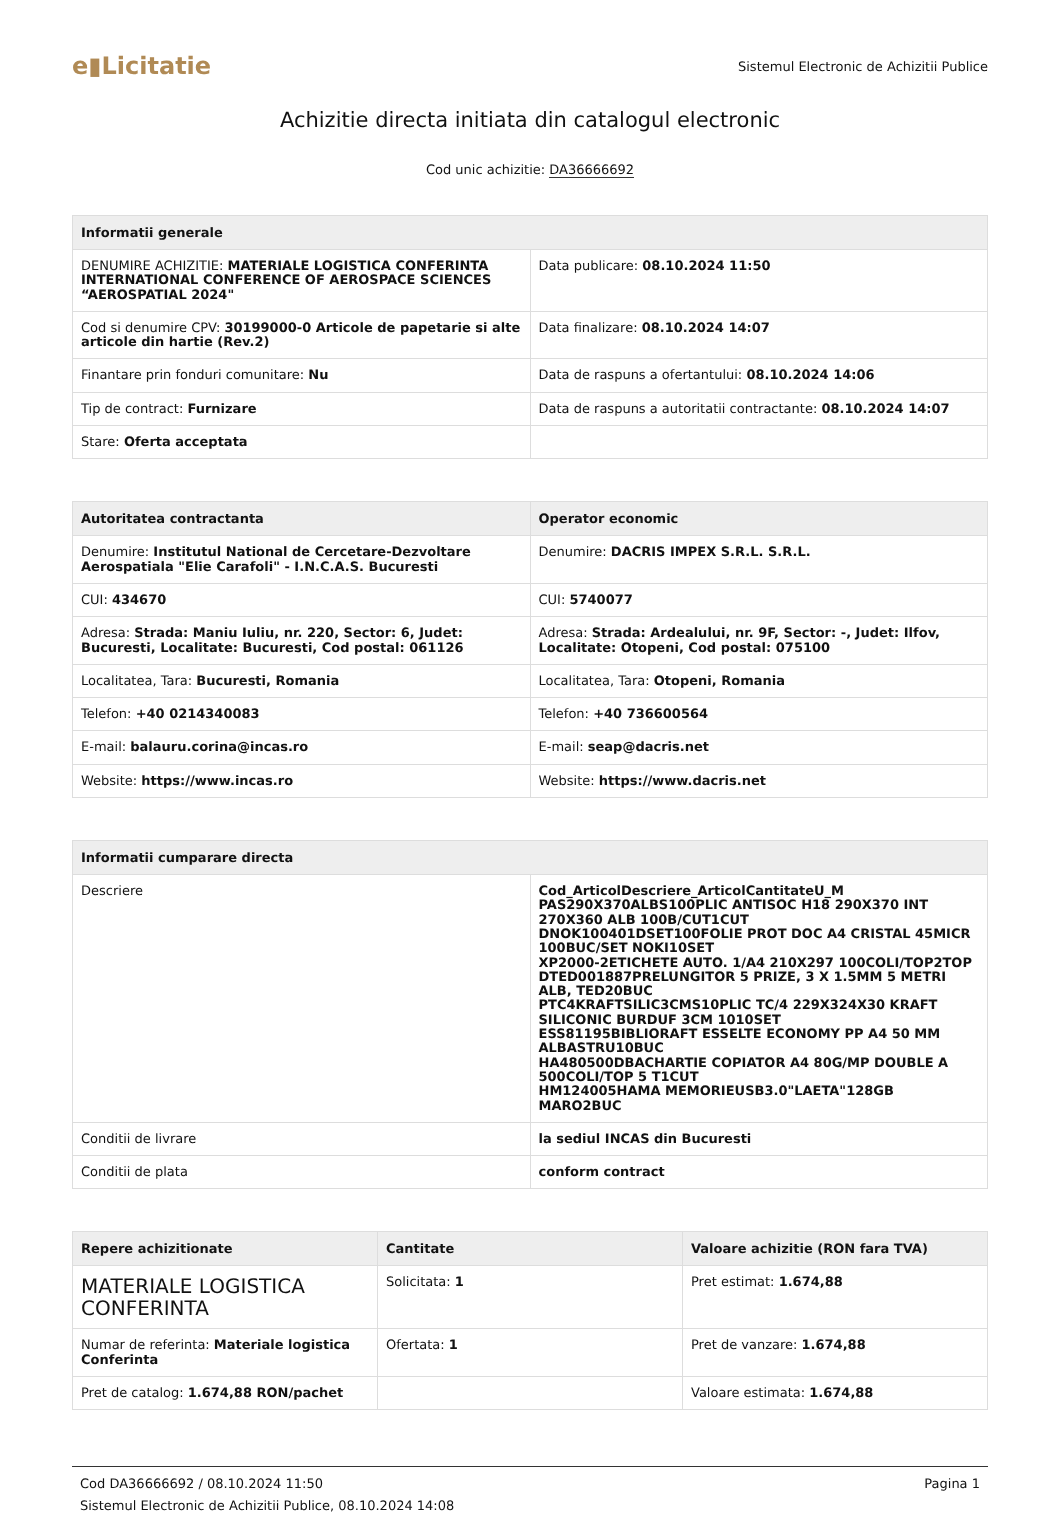e▮Licitatie
Sistemul Electronic de Achizitii Publice
Achizitie directa initiata din catalogul electronic
Cod unic achizitie: DA36666692
| Informatii generale | |
| --- | --- |
| DENUMIRE ACHIZITIE: MATERIALE LOGISTICA CONFERINTA INTERNATIONAL CONFERENCE OF AEROSPACE SCIENCES “AEROSPATIAL 2024" | Data publicare: 08.10.2024 11:50 |
| Cod si denumire CPV: 30199000-0 Articole de papetarie si alte articole din hartie (Rev.2) | Data finalizare: 08.10.2024 14:07 |
| Finantare prin fonduri comunitare: Nu | Data de raspuns a ofertantului: 08.10.2024 14:06 |
| Tip de contract: Furnizare | Data de raspuns a autoritatii contractante: 08.10.2024 14:07 |
| Stare: Oferta acceptata | |
| Autoritatea contractanta | Operator economic |
| --- | --- |
| Denumire: Institutul National de Cercetare-Dezvoltare Aerospatiala "Elie Carafoli" - I.N.C.A.S. Bucuresti | Denumire: DACRIS IMPEX S.R.L. S.R.L. |
| CUI: 434670 | CUI: 5740077 |
| Adresa: Strada: Maniu Iuliu, nr. 220, Sector: 6, Judet: Bucuresti, Localitate: Bucuresti, Cod postal: 061126 | Adresa: Strada: Ardealului, nr. 9F, Sector: -, Judet: Ilfov, Localitate: Otopeni, Cod postal: 075100 |
| Localitatea, Tara: Bucuresti, Romania | Localitatea, Tara: Otopeni, Romania |
| Telefon: +40 0214340083 | Telefon: +40 736600564 |
| E-mail: balauru.corina@incas.ro | E-mail: seap@dacris.net |
| Website: https://www.incas.ro | Website: https://www.dacris.net |
| Informatii cumparare directa | |
| --- | --- |
| Descriere | Cod_ArticolDescriere_ArticolCantitateU_M PAS290X370ALBS100PLIC ANTISOC H18 290X370 INT 270X360 ALB 100B/CUT1CUT DNOK100401DSET100FOLIE PROT DOC A4 CRISTAL 45MICR 100BUC/SET NOKI10SET XP2000-2ETICHETE AUTO. 1/A4 210X297 100COLI/TOP2TOP DTED001887PRELUNGITOR 5 PRIZE, 3 X 1.5MM 5 METRI ALB, TED20BUC PTC4KRAFTSILIC3CMS10PLIC TC/4 229X324X30 KRAFT SILICONIC BURDUF 3CM 1010SET ESS81195BIBLIORAFT ESSELTE ECONOMY PP A4 50 MM ALBASTRU10BUC HA480500DBACHARTIE COPIATOR A4 80G/MP DOUBLE A 500COLI/TOP 5 T1CUT HM124005HAMA MEMORIEUSB3.0"LAETA"128GB MARO2BUC |
| Conditii de livrare | la sediul INCAS din Bucuresti |
| Conditii de plata | conform contract |
| Repere achizitionate | Cantitate | Valoare achizitie (RON fara TVA) |
| --- | --- | --- |
| MATERIALE LOGISTICA CONFERINTA | Solicitata: 1 | Pret estimat: 1.674,88 |
| Numar de referinta: Materiale logistica Conferinta | Ofertata: 1 | Pret de vanzare: 1.674,88 |
| Pret de catalog: 1.674,88 RON/pachet | | Valoare estimata: 1.674,88 |
Cod DA36666692 / 08.10.2024 11:50
Sistemul Electronic de Achizitii Publice, 08.10.2024 14:08
Pagina 1